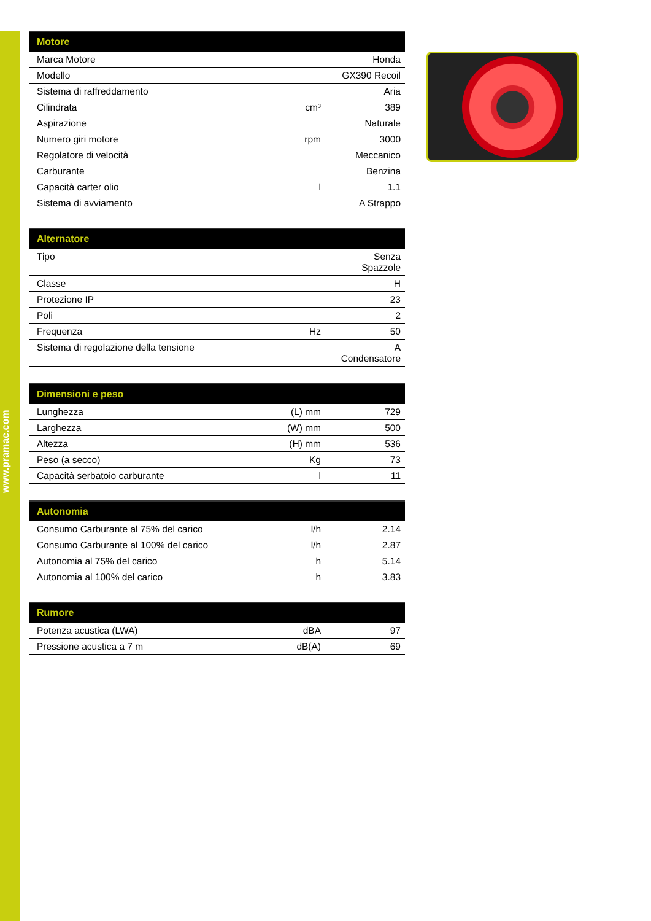www.pramac.com
| Motore | | |
| --- | --- | --- |
| Marca Motore | | Honda |
| Modello | | GX390 Recoil |
| Sistema di raffreddamento | | Aria |
| Cilindrata | cm³ | 389 |
| Aspirazione | | Naturale |
| Numero giri motore | rpm | 3000 |
| Regolatore di velocità | | Meccanico |
| Carburante | | Benzina |
| Capacità carter olio | l | 1.1 |
| Sistema di avviamento | | A Strappo |
| Alternatore | | |
| --- | --- | --- |
| Tipo | | Senza Spazzole |
| Classe | | H |
| Protezione IP | | 23 |
| Poli | | 2 |
| Frequenza | Hz | 50 |
| Sistema di regolazione della tensione | | A Condensatore |
| Dimensioni e peso | | |
| --- | --- | --- |
| Lunghezza | (L) mm | 729 |
| Larghezza | (W) mm | 500 |
| Altezza | (H) mm | 536 |
| Peso (a secco) | Kg | 73 |
| Capacità serbatoio carburante | l | 11 |
| Autonomia | | |
| --- | --- | --- |
| Consumo Carburante al 75% del carico | l/h | 2.14 |
| Consumo Carburante al 100% del carico | l/h | 2.87 |
| Autonomia al 75% del carico | h | 5.14 |
| Autonomia al 100% del carico | h | 3.83 |
| Rumore | | |
| --- | --- | --- |
| Potenza acustica (LWA) | dBA | 97 |
| Pressione acustica a 7 m | dB(A) | 69 |